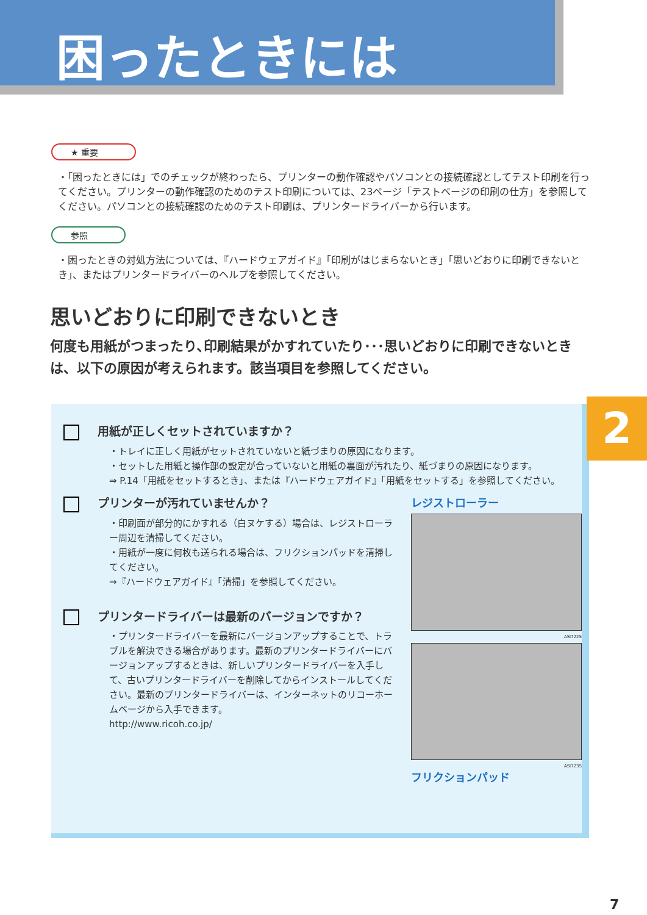困ったときには
★ 重要
・「困ったときには」でのチェックが終わったら、プリンターの動作確認やパソコンとの接続確認としてテスト印刷を行ってください。プリンターの動作確認のためのテスト印刷については、23ページ「テストページの印刷の仕方」を参照してください。パソコンとの接続確認のためのテスト印刷は、プリンタードライバーから行います。
参照
・困ったときの対処方法については、『ハードウェアガイド』「印刷がはじまらないとき」「思いどおりに印刷できないとき」、またはプリンタードライバーのヘルプを参照してください。
思いどおりに印刷できないとき
何度も用紙がつまったり､印刷結果がかすれていたり･･･思いどおりに印刷できないときは、以下の原因が考えられます。該当項目を参照してください。
用紙が正しくセットされていますか？
・トレイに正しく用紙がセットされていないと紙づまりの原因になります。
・セットした用紙と操作部の設定が合っていないと用紙の裏面が汚れたり、紙づまりの原因になります。
⇒ P.14「用紙をセットするとき」、または『ハードウェアガイド』「用紙をセットする」を参照してください。
プリンターが汚れていませんか？
・印刷面が部分的にかすれる（白ヌケする）場合は、レジストローラー周辺を清掃してください。
・用紙が一度に何枚も送られる場合は、フリクションパッドを清掃してください。
⇒『ハードウェアガイド』「清掃」を参照してください。
プリンタードライバーは最新のバージョンですか？
・プリンタードライバーを最新にバージョンアップすることで、トラブルを解決できる場合があります。最新のプリンタードライバーにバージョンアップするときは、新しいプリンタードライバーを入手して、古いプリンタードライバーを削除してからインストールしてください。最新のプリンタードライバーは、インターネットのリコーホームページから入手できます。
http://www.ricoh.co.jp/
レジストローラー
ASI722S
ASI723S
フリクションパッド
2
7